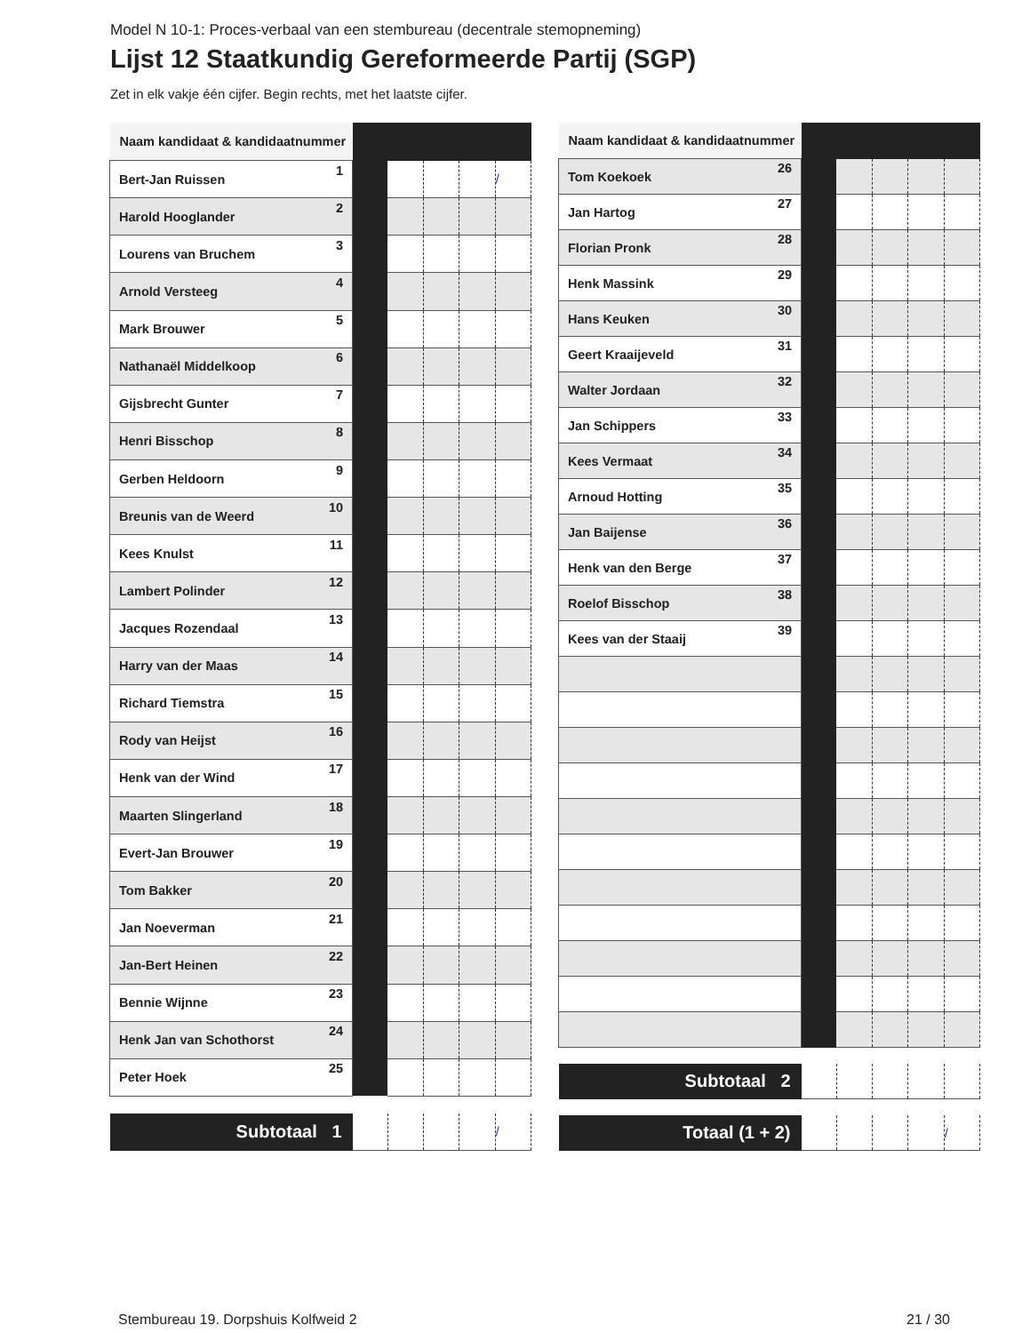Model N 10-1: Proces-verbaal van een stembureau (decentrale stemopneming)
Lijst 12 Staatkundig Gereformeerde Partij (SGP)
Zet in elk vakje één cijfer. Begin rechts, met het laatste cijfer.
| Naam kandidaat & kandidaatnummer | | | | | |
| Bert-Jan Ruissen 1 | | | | | / |
| Harold Hooglander 2 | | | | | |
| Lourens van Bruchem 3 | | | | | |
| Arnold Versteeg 4 | | | | | |
| Mark Brouwer 5 | | | | | |
| Nathanaël Middelkoop 6 | | | | | |
| Gijsbrecht Gunter 7 | | | | | |
| Henri Bisschop 8 | | | | | |
| Gerben Heldoorn 9 | | | | | |
| Breunis van de Weerd 10 | | | | | |
| Kees Knulst 11 | | | | | |
| Lambert Polinder 12 | | | | | |
| Jacques Rozendaal 13 | | | | | |
| Harry van der Maas 14 | | | | | |
| Richard Tiemstra 15 | | | | | |
| Rody van Heijst 16 | | | | | |
| Henk van der Wind 17 | | | | | |
| Maarten Slingerland 18 | | | | | |
| Evert-Jan Brouwer 19 | | | | | |
| Tom Bakker 20 | | | | | |
| Jan Noeverman 21 | | | | | |
| Jan-Bert Heinen 22 | | | | | |
| Bennie Wijnne 23 | | | | | |
| Henk Jan van Schothorst 24 | | | | | |
| Peter Hoek 25 | | | | | |
| Subtotaal 1 | | | | | / |
| Naam kandidaat & kandidaatnummer | | | | | |
| Tom Koekoek 26 | | | | | |
| Jan Hartog 27 | | | | | |
| Florian Pronk 28 | | | | | |
| Henk Massink 29 | | | | | |
| Hans Keuken 30 | | | | | |
| Geert Kraaijeveld 31 | | | | | |
| Walter Jordaan 32 | | | | | |
| Jan Schippers 33 | | | | | |
| Kees Vermaat 34 | | | | | |
| Arnoud Hotting 35 | | | | | |
| Jan Baijense 36 | | | | | |
| Henk van den Berge 37 | | | | | |
| Roelof Bisschop 38 | | | | | |
| Kees van der Staaij 39 | | | | | |
| Subtotaal 2 | | | | | |
| Totaal (1 + 2) | | | | | / |
Stembureau 19. Dorpshuis Kolfweid 2 21 / 30